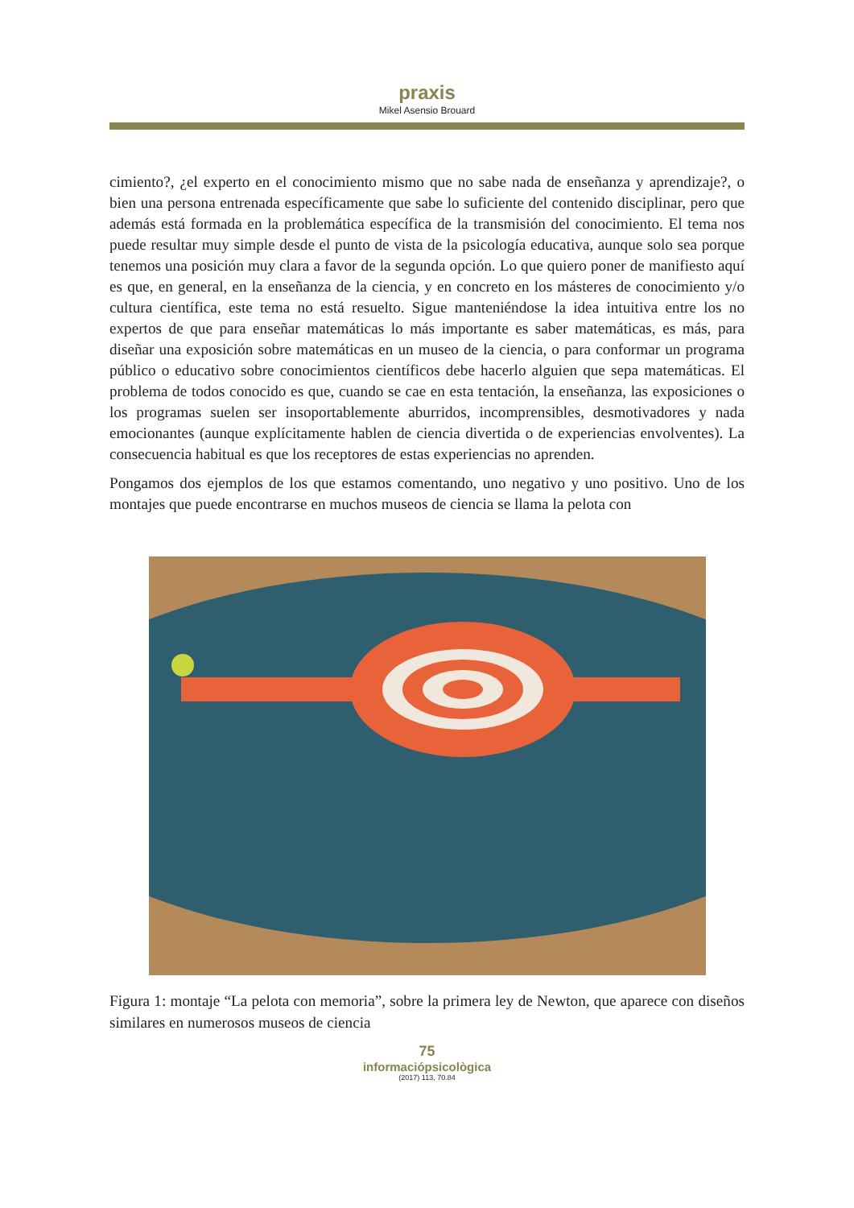praxis
Mikel Asensio Brouard
cimiento?, ¿el experto en el conocimiento mismo que no sabe nada de enseñanza y aprendizaje?, o bien una persona entrenada específicamente que sabe lo suficiente del contenido disciplinar, pero que además está formada en la problemática específica de la transmisión del conocimiento. El tema nos puede resultar muy simple desde el punto de vista de la psicología educativa, aunque solo sea porque tenemos una posición muy clara a favor de la segunda opción. Lo que quiero poner de manifiesto aquí es que, en general, en la enseñanza de la ciencia, y en concreto en los másteres de conocimiento y/o cultura científica, este tema no está resuelto. Sigue manteniéndose la idea intuitiva entre los no expertos de que para enseñar matemáticas lo más importante es saber matemáticas, es más, para diseñar una exposición sobre matemáticas en un museo de la ciencia, o para conformar un programa público o educativo sobre conocimientos científicos debe hacerlo alguien que sepa matemáticas. El problema de todos conocido es que, cuando se cae en esta tentación, la enseñanza, las exposiciones o los programas suelen ser insoportablemente aburridos, incomprensibles, desmotivadores y nada emocionantes (aunque explícitamente hablen de ciencia divertida o de experiencias envolventes). La consecuencia habitual es que los receptores de estas experiencias no aprenden.
Pongamos dos ejemplos de los que estamos comentando, uno negativo y uno positivo. Uno de los montajes que puede encontrarse en muchos museos de ciencia se llama la pelota con
Figura 1: montaje “La pelota con memoria”, sobre la primera ley de Newton, que aparece con diseños similares en numerosos museos de ciencia
75
informaciópsicològica
(2017) 113, 70.84